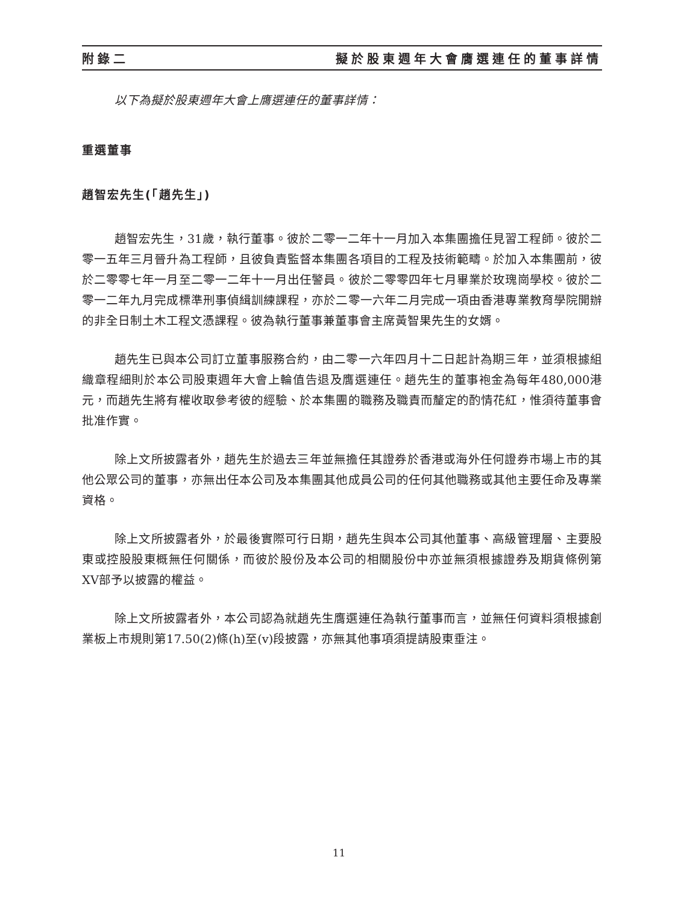附錄二 擬於股東週年大會膺選連任的董事詳情
以下為擬於股東週年大會上膺選連任的董事詳情：
重選董事
趙智宏先生(「趙先生」)
趙智宏先生，31歲，執行董事。彼於二零一二年十一月加入本集團擔任見習工程師。彼於二零一五年三月晉升為工程師，且彼負責監督本集團各項目的工程及技術範疇。於加入本集團前，彼於二零零七年一月至二零一二年十一月出任警員。彼於二零零四年七月畢業於玫瑰崗學校。彼於二零一二年九月完成標準刑事偵緝訓練課程，亦於二零一六年二月完成一項由香港專業教育學院開辦的非全日制土木工程文憑課程。彼為執行董事兼董事會主席黃智果先生的女婿。
趙先生已與本公司訂立董事服務合約，由二零一六年四月十二日起計為期三年，並須根據組織章程細則於本公司股東週年大會上輪值告退及膺選連任。趙先生的董事袍金為每年480,000港元，而趙先生將有權收取參考彼的經驗、於本集團的職務及職責而釐定的酌情花紅，惟須待董事會批准作實。
除上文所披露者外，趙先生於過去三年並無擔任其證券於香港或海外任何證券市場上市的其他公眾公司的董事，亦無出任本公司及本集團其他成員公司的任何其他職務或其他主要任命及專業資格。
除上文所披露者外，於最後實際可行日期，趙先生與本公司其他董事、高級管理層、主要股東或控股股東概無任何關係，而彼於股份及本公司的相關股份中亦並無須根據證券及期貨條例第XV部予以披露的權益。
除上文所披露者外，本公司認為就趙先生膺選連任為執行董事而言，並無任何資料須根據創業板上市規則第17.50(2)條(h)至(v)段披露，亦無其他事項須提請股東垂注。
11